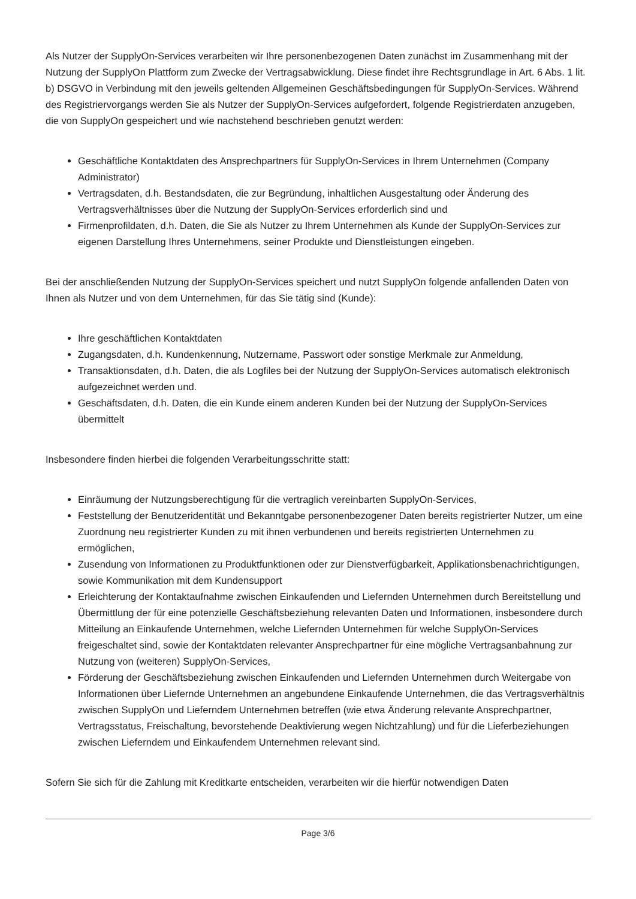Als Nutzer der SupplyOn-Services verarbeiten wir Ihre personenbezogenen Daten zunächst im Zusammenhang mit der Nutzung der SupplyOn Plattform zum Zwecke der Vertragsabwicklung. Diese findet ihre Rechtsgrundlage in Art. 6 Abs. 1 lit. b) DSGVO in Verbindung mit den jeweils geltenden Allgemeinen Geschäftsbedingungen für SupplyOn-Services. Während des Registriervorgangs werden Sie als Nutzer der SupplyOn-Services aufgefordert, folgende Registrierdaten anzugeben, die von SupplyOn gespeichert und wie nachstehend beschrieben genutzt werden:
Geschäftliche Kontaktdaten des Ansprechpartners für SupplyOn-Services in Ihrem Unternehmen (Company Administrator)
Vertragsdaten, d.h. Bestandsdaten, die zur Begründung, inhaltlichen Ausgestaltung oder Änderung des Vertragsverhältnisses über die Nutzung der SupplyOn-Services erforderlich sind und
Firmenprofildaten, d.h. Daten, die Sie als Nutzer zu Ihrem Unternehmen als Kunde der SupplyOn-Services zur eigenen Darstellung Ihres Unternehmens, seiner Produkte und Dienstleistungen eingeben.
Bei der anschließenden Nutzung der SupplyOn-Services speichert und nutzt SupplyOn folgende anfallenden Daten von Ihnen als Nutzer und von dem Unternehmen, für das Sie tätig sind (Kunde):
Ihre geschäftlichen Kontaktdaten
Zugangsdaten, d.h. Kundenkennung, Nutzername, Passwort oder sonstige Merkmale zur Anmeldung,
Transaktionsdaten, d.h. Daten, die als Logfiles bei der Nutzung der SupplyOn-Services automatisch elektronisch aufgezeichnet werden und.
Geschäftsdaten, d.h. Daten, die ein Kunde einem anderen Kunden bei der Nutzung der SupplyOn-Services übermittelt
Insbesondere finden hierbei die folgenden Verarbeitungsschritte statt:
Einräumung der Nutzungsberechtigung für die vertraglich vereinbarten SupplyOn-Services,
Feststellung der Benutzeridentität und Bekanntgabe personenbezogener Daten bereits registrierter Nutzer, um eine Zuordnung neu registrierter Kunden zu mit ihnen verbundenen und bereits registrierten Unternehmen zu ermöglichen,
Zusendung von Informationen zu Produktfunktionen oder zur Dienstverfügbarkeit, Applikationsbenachrichtigungen, sowie Kommunikation mit dem Kundensupport
Erleichterung der Kontaktaufnahme zwischen Einkaufenden und Liefernden Unternehmen durch Bereitstellung und Übermittlung der für eine potenzielle Geschäftsbeziehung relevanten Daten und Informationen, insbesondere durch Mitteilung an Einkaufende Unternehmen, welche Liefernden Unternehmen für welche SupplyOn-Services freigeschaltet sind, sowie der Kontaktdaten relevanter Ansprechpartner für eine mögliche Vertragsanbahnung zur Nutzung von (weiteren) SupplyOn-Services,
Förderung der Geschäftsbeziehung zwischen Einkaufenden und Liefernden Unternehmen durch Weitergabe von Informationen über Liefernde Unternehmen an angebundene Einkaufende Unternehmen, die das Vertragsverhältnis zwischen SupplyOn und Lieferndem Unternehmen betreffen (wie etwa Änderung relevante Ansprechpartner, Vertragsstatus, Freischaltung, bevorstehende Deaktivierung wegen Nichtzahlung) und für die Lieferbeziehungen zwischen Lieferndem und Einkaufendem Unternehmen relevant sind.
Sofern Sie sich für die Zahlung mit Kreditkarte entscheiden, verarbeiten wir die hierfür notwendigen Daten
Page 3/6